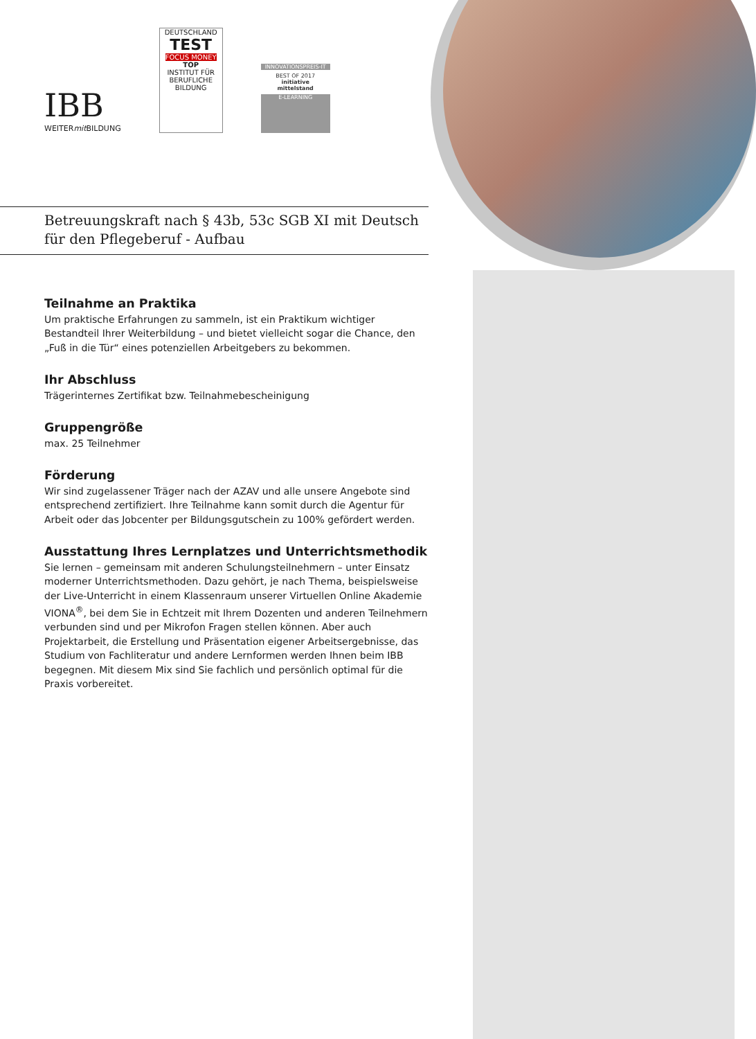IBB
WEITERmit BILDUNG
DEUTSCHLAND
TEST
FOCUS MONEY
TOP
INSTITUT FÜR BERUFLICHE BILDUNG
INNOVATIONSPREIS-IT
BEST OF 2017
initiative mittelstand
E-LEARNING
Betreuungskraft nach § 43b, 53c SGB XI mit Deutsch
für den Pflegeberuf - Aufbau
Teilnahme an Praktika
Um praktische Erfahrungen zu sammeln, ist ein Praktikum wichtiger Bestandteil Ihrer Weiterbildung – und bietet vielleicht sogar die Chance, den „Fuß in die Tür“ eines potenziellen Arbeitgebers zu bekommen.
Ihr Abschluss
Trägerinternes Zertifikat bzw. Teilnahmebescheinigung
Gruppengröße
max. 25 Teilnehmer
Förderung
Wir sind zugelassener Träger nach der AZAV und alle unsere Angebote sind entsprechend zertifiziert. Ihre Teilnahme kann somit durch die Agentur für Arbeit oder das Jobcenter per Bildungsgutschein zu 100% gefördert werden.
Ausstattung Ihres Lernplatzes und Unterrichtsmethodik
Sie lernen – gemeinsam mit anderen Schulungsteilnehmern – unter Einsatz moderner Unterrichtsmethoden. Dazu gehört, je nach Thema, beispielsweise der Live-Unterricht in einem Klassenraum unserer Virtuellen Online Akademie VIONA<sup>®</sup>, bei dem Sie in Echtzeit mit Ihrem Dozenten und anderen Teilnehmern verbunden sind und per Mikrofon Fragen stellen können. Aber auch Projektarbeit, die Erstellung und Präsentation eigener Arbeitsergebnisse, das Studium von Fachliteratur und andere Lernformen werden Ihnen beim IBB begegnen. Mit diesem Mix sind Sie fachlich und persönlich optimal für die Praxis vorbereitet.